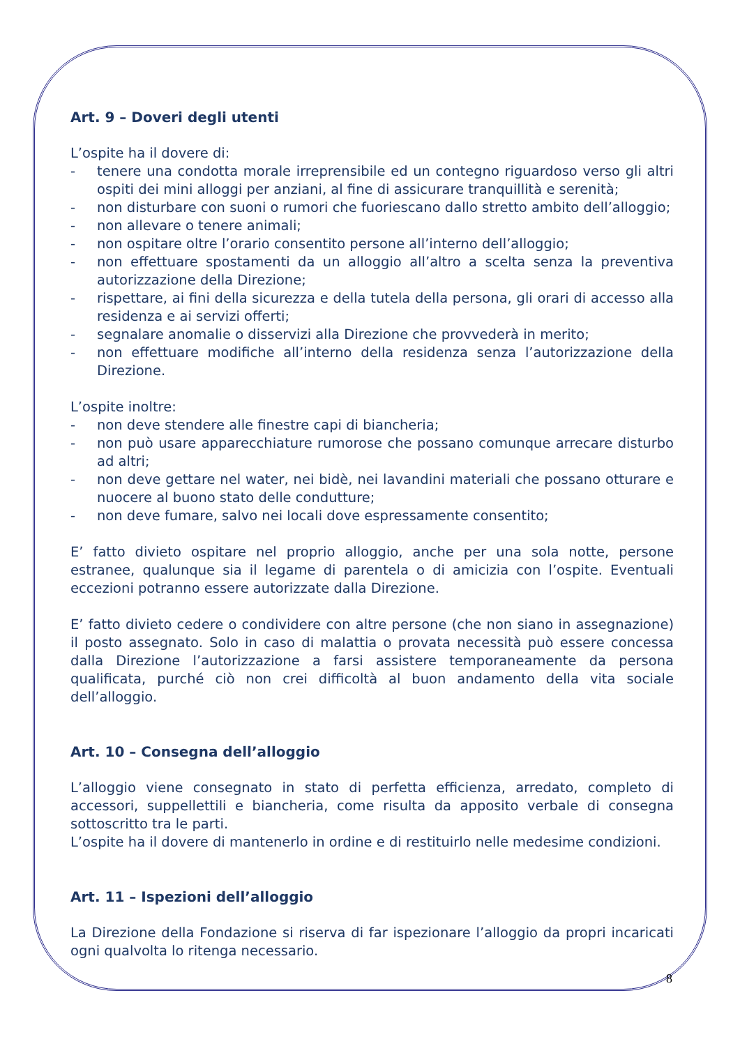Art. 9 – Doveri degli utenti
L’ospite ha il dovere di:
- tenere una condotta morale irreprensibile ed un contegno riguardoso verso gli altri ospiti dei mini alloggi per anziani, al fine di assicurare tranquillità e serenità;
- non disturbare con suoni o rumori che fuoriescano dallo stretto ambito dell’alloggio;
- non allevare o tenere animali;
- non ospitare oltre l’orario consentito persone all’interno dell’alloggio;
- non effettuare spostamenti da un alloggio all’altro a scelta senza la preventiva autorizzazione della Direzione;
- rispettare, ai fini della sicurezza e della tutela della persona, gli orari di accesso alla residenza e ai servizi offerti;
- segnalare anomalie o disservizi alla Direzione che provvederà in merito;
- non effettuare modifiche all’interno della residenza senza l’autorizzazione della Direzione.
L’ospite inoltre:
- non deve stendere alle finestre capi di biancheria;
- non può usare apparecchiature rumorose che possano comunque arrecare disturbo ad altri;
- non deve gettare nel water, nei bidè, nei lavandini materiali che possano otturare e nuocere al buono stato delle condutture;
- non deve fumare, salvo nei locali dove espressamente consentito;
E’ fatto divieto ospitare nel proprio alloggio, anche per una sola notte, persone estranee, qualunque sia il legame di parentela o di amicizia con l’ospite. Eventuali eccezioni potranno essere autorizzate dalla Direzione.
E’ fatto divieto cedere o condividere con altre persone (che non siano in assegnazione) il posto assegnato. Solo in caso di malattia o provata necessità può essere concessa dalla Direzione l’autorizzazione a farsi assistere temporaneamente da persona qualificata, purché ciò non crei difficoltà al buon andamento della vita sociale dell’alloggio.
Art. 10 – Consegna dell’alloggio
L’alloggio viene consegnato in stato di perfetta efficienza, arredato, completo di accessori, suppellettili e biancheria, come risulta da apposito verbale di consegna sottoscritto tra le parti.
L’ospite ha il dovere di mantenerlo in ordine e di restituirlo nelle medesime condizioni.
Art. 11 – Ispezioni dell’alloggio
La Direzione della Fondazione si riserva di far ispezionare l’alloggio da propri incaricati ogni qualvolta lo ritenga necessario.
8